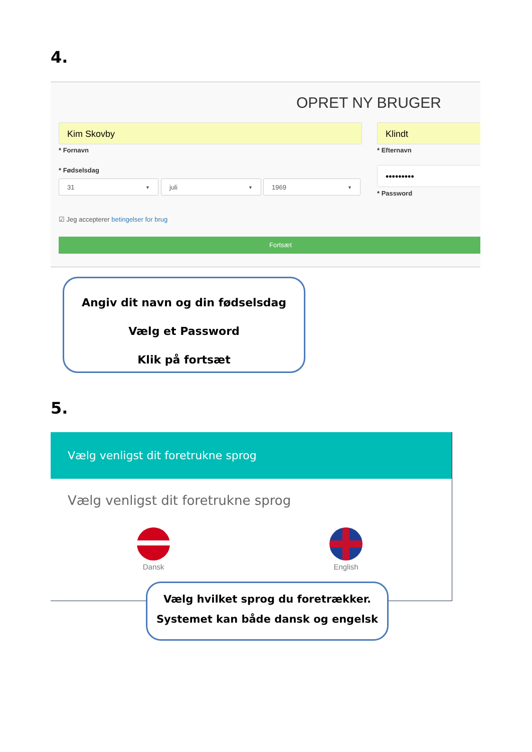4.
OPRET NY BRUGER
Kim Skovby Klindt
* Fornavn * Efternavn
* Fødselsdag
31 ▼ juli ▼ 1969 ▼
•••••••••
* Password
☑ Jeg accepterer betingelser for brug
Fortsæt
Angiv dit navn og din fødselsdag
Vælg et Password
Klik på fortsæt
5.
Vælg venligst dit foretrukne sprog
Vælg venligst dit foretrukne sprog
Dansk English
Vælg hvilket sprog du foretrækker.
Systemet kan både dansk og engelsk